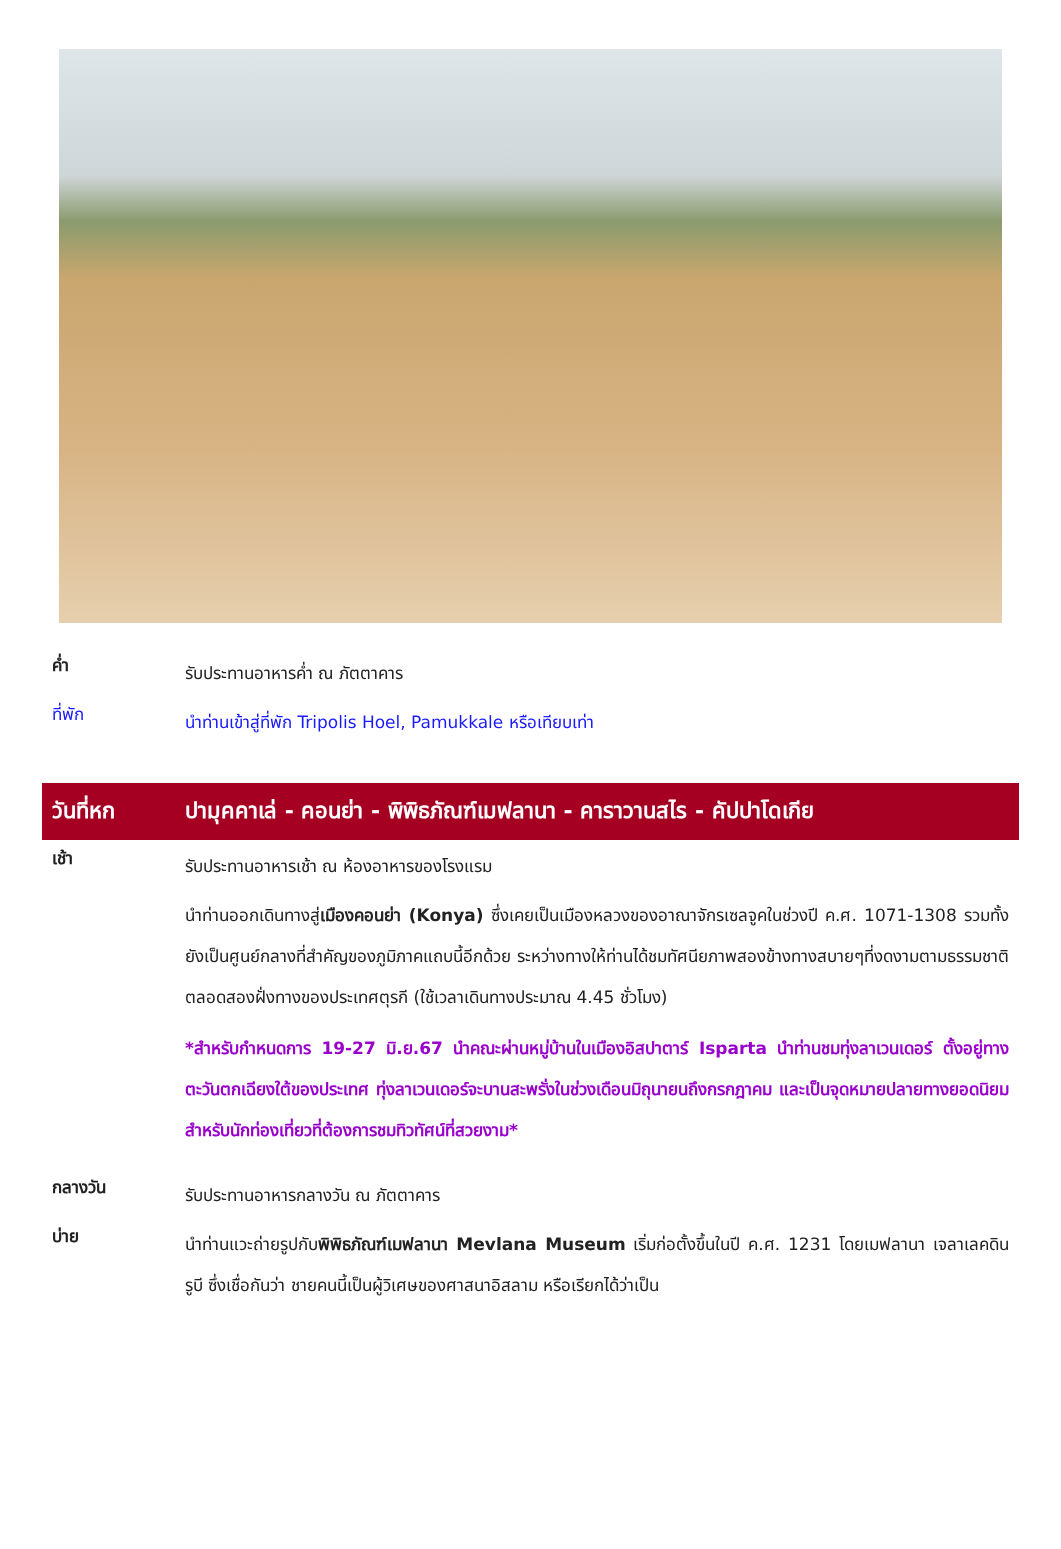ค่ำ
รับประทานอาหารค่ำ ณ ภัตตาคาร
ที่พัก
นำท่านเข้าสู่ที่พัก Tripolis Hoel, Pamukkale หรือเทียบเท่า
วันที่หก ปามุคคาเล่ - คอนย่า - พิพิธภัณฑ์เมฟลานา - คาราวานสไร - คัปปาโดเกีย
เช้า
รับประทานอาหารเช้า ณ ห้องอาหารของโรงแรม
นำท่านออกเดินทางสู่เมืองคอนย่า (Konya) ซึ่งเคยเป็นเมืองหลวงของอาณาจักรเซลจูคในช่วงปี ค.ศ. 1071-1308 รวมทั้งยังเป็นศูนย์กลางที่สำคัญของภูมิภาคแถบนี้อีกด้วย ระหว่างทางให้ท่านได้ชมทัศนียภาพสองข้างทางสบายๆที่งดงามตามธรรมชาติตลอดสองฝั่งทางของประเทศตุรกี (ใช้เวลาเดินทางประมาณ 4.45 ชั่วโมง)
*สำหรับกำหนดการ 19-27 มิ.ย.67 นำคณะผ่านหมู่บ้านในเมืองอิสปาตาร์ Isparta นำท่านชมทุ่งลาเวนเดอร์ ตั้งอยู่ทางตะวันตกเฉียงใต้ของประเทศ ทุ่งลาเวนเดอร์จะบานสะพรั่งในช่วงเดือนมิถุนายนถึงกรกฎาคม และเป็นจุดหมายปลายทางยอดนิยมสำหรับนักท่องเที่ยวที่ต้องการชมทิวทัศน์ที่สวยงาม*
กลางวัน
รับประทานอาหารกลางวัน ณ ภัตตาคาร
บ่าย
นำท่านแวะถ่ายรูปกับพิพิธภัณฑ์เมฟลานา Mevlana Museum เริ่มก่อตั้งขึ้นในปี ค.ศ. 1231 โดยเมฟลานา เจลาเลคดิน รูบี ซึ่งเชื่อกันว่า ชายคนนี้เป็นผู้วิเศษของศาสนาอิสลาม หรือเรียกได้ว่าเป็น